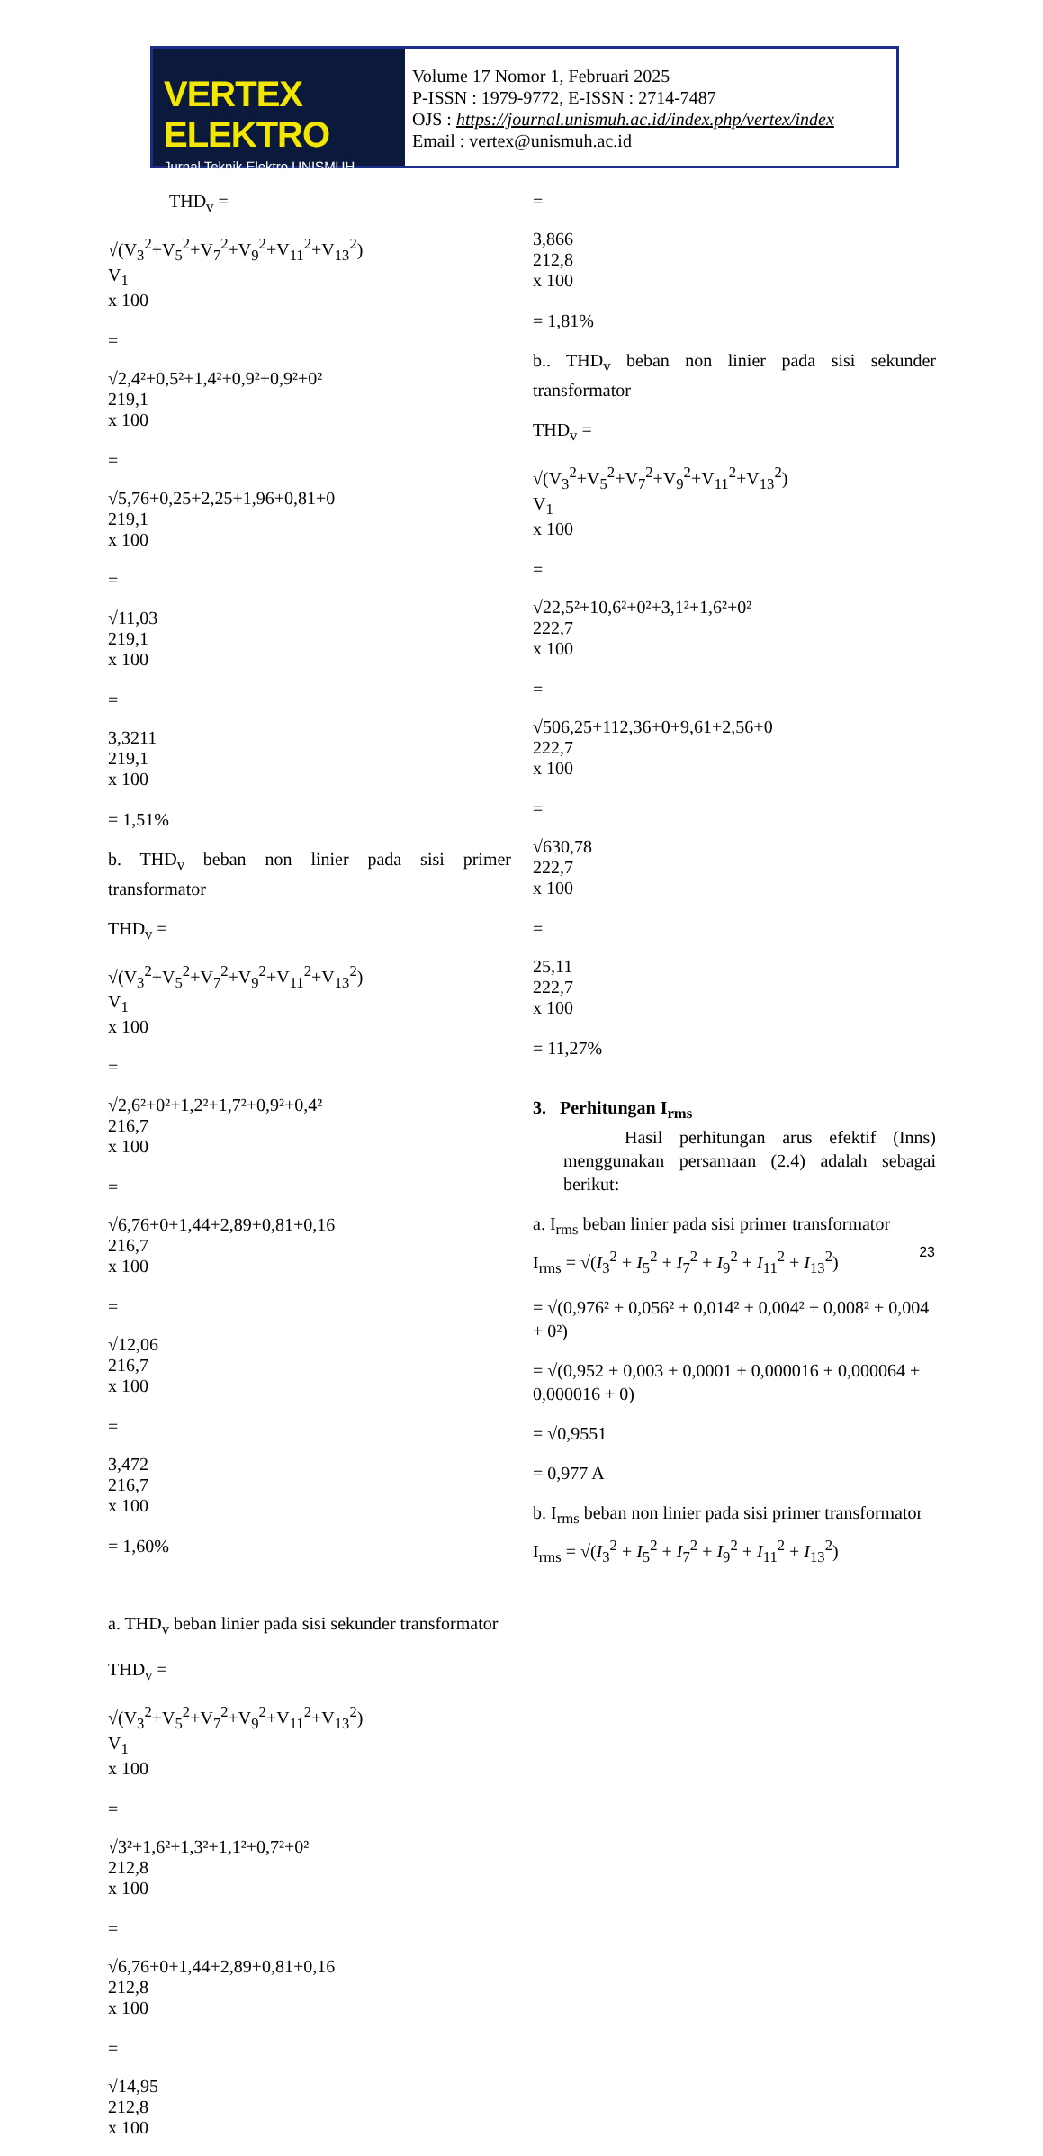VERTEX ELEKTRO
Jurnal Teknik Elektro UNISMUH
Volume 17 Nomor 1, Februari 2025
P-ISSN : 1979-9772, E-ISSN : 2714-7487
OJS : https://journal.unismuh.ac.id/index.php/vertex/index
Email : vertex@unismuh.ac.id
THD<sub>v</sub> =
√(V<sub>3</sub><sup>2</sup>+V<sub>5</sub><sup>2</sup>+V<sub>7</sub><sup>2</sup>+V<sub>9</sub><sup>2</sup>+V<sub>11</sub><sup>2</sup>+V<sub>13</sub><sup>2</sup>)
V<sub>1</sub>
x 100
=
√2,4²+0,5²+1,4²+0,9²+0,9²+0²
219,1
x 100
=
√5,76+0,25+2,25+1,96+0,81+0
219,1
x 100
=
√11,03
219,1
x 100
=
3,3211
219,1
x 100
= 1,51%
b. THD<sub>v</sub> beban non linier pada sisi primer transformator
THD<sub>v</sub> =
√(V<sub>3</sub><sup>2</sup>+V<sub>5</sub><sup>2</sup>+V<sub>7</sub><sup>2</sup>+V<sub>9</sub><sup>2</sup>+V<sub>11</sub><sup>2</sup>+V<sub>13</sub><sup>2</sup>)
V<sub>1</sub>
x 100
=
√2,6²+0²+1,2²+1,7²+0,9²+0,4²
216,7
x 100
=
√6,76+0+1,44+2,89+0,81+0,16
216,7
x 100
=
√12,06
216,7
x 100
=
3,472
216,7
x 100
= 1,60%
a. THD<sub>v</sub> beban linier pada sisi sekunder transformator
THD<sub>v</sub> =
√(V<sub>3</sub><sup>2</sup>+V<sub>5</sub><sup>2</sup>+V<sub>7</sub><sup>2</sup>+V<sub>9</sub><sup>2</sup>+V<sub>11</sub><sup>2</sup>+V<sub>13</sub><sup>2</sup>)
V<sub>1</sub>
x 100
=
√3²+1,6²+1,3²+1,1²+0,7²+0²
212,8
x 100
=
√6,76+0+1,44+2,89+0,81+0,16
212,8
x 100
=
√14,95
212,8
x 100
=
3,866
212,8
x 100
= 1,81%
b.. THD<sub>v</sub> beban non linier pada sisi sekunder transformator
THD<sub>v</sub> =
√(V<sub>3</sub><sup>2</sup>+V<sub>5</sub><sup>2</sup>+V<sub>7</sub><sup>2</sup>+V<sub>9</sub><sup>2</sup>+V<sub>11</sub><sup>2</sup>+V<sub>13</sub><sup>2</sup>)
V<sub>1</sub>
x 100
=
√22,5²+10,6²+0²+3,1²+1,6²+0²
222,7
x 100
=
√506,25+112,36+0+9,61+2,56+0
222,7
x 100
=
√630,78
222,7
x 100
=
25,11
222,7
x 100
= 11,27%
3. Perhitungan I<sub>rms</sub>
Hasil perhitungan arus efektif (Inns) menggunakan persamaan (2.4) adalah sebagai berikut:
a. I<sub>rms</sub> beban linier pada sisi primer transformator
I<sub>rms</sub> = √(I<sub>3</sub><sup>2</sup> + I<sub>5</sub><sup>2</sup> + I<sub>7</sub><sup>2</sup> + I<sub>9</sub><sup>2</sup> + I<sub>11</sub><sup>2</sup> + I<sub>13</sub><sup>2</sup>)
= √(0,976² + 0,056² + 0,014² + 0,004² + 0,008² + 0,004 + 0²)
= √(0,952 + 0,003 + 0,0001 + 0,000016 + 0,000064 + 0,000016 + 0)
= √0,9551
= 0,977 A
b. I<sub>rms</sub> beban non linier pada sisi primer transformator
I<sub>rms</sub> = √(I<sub>3</sub><sup>2</sup> + I<sub>5</sub><sup>2</sup> + I<sub>7</sub><sup>2</sup> + I<sub>9</sub><sup>2</sup> + I<sub>11</sub><sup>2</sup> + I<sub>13</sub><sup>2</sup>)
23